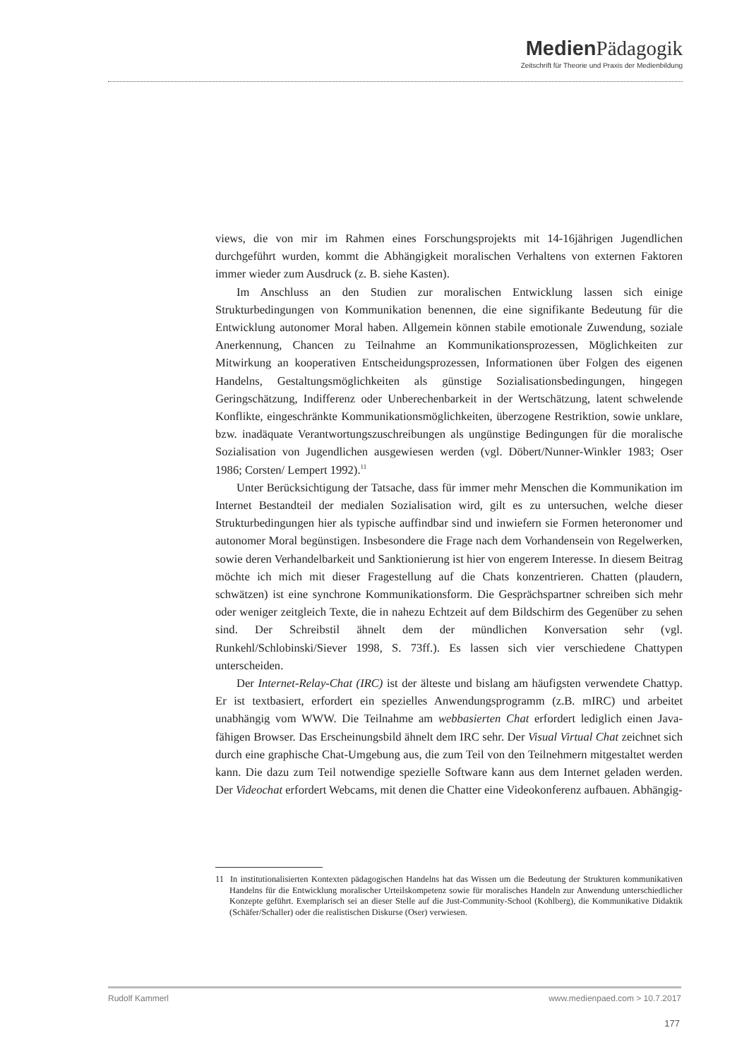Medien Pädagogik
Zeitschrift für Theorie und Praxis der Medienbildung
views, die von mir im Rahmen eines Forschungsprojekts mit 14-16jährigen Jugendlichen durchgeführt wurden, kommt die Abhängigkeit moralischen Verhaltens von externen Faktoren immer wieder zum Ausdruck (z. B. siehe Kasten).
Im Anschluss an den Studien zur moralischen Entwicklung lassen sich einige Strukturbedingungen von Kommunikation benennen, die eine signifikante Bedeutung für die Entwicklung autonomer Moral haben. Allgemein können stabile emotionale Zuwendung, soziale Anerkennung, Chancen zu Teilnahme an Kommunikationsprozessen, Möglichkeiten zur Mitwirkung an kooperativen Entscheidungsprozessen, Informationen über Folgen des eigenen Handelns, Gestaltungsmöglichkeiten als günstige Sozialisationsbedingungen, hingegen Geringschätzung, Indifferenz oder Unberechenbarkeit in der Wertschätzung, latent schwelende Konflikte, eingeschränkte Kommunikationsmöglichkeiten, überzogene Restriktion, sowie unklare, bzw. inadäquate Verantwortungszuschreibungen als ungünstige Bedingungen für die moralische Sozialisation von Jugendlichen ausgewiesen werden (vgl. Döbert/Nunner-Winkler 1983; Oser 1986; Corsten/ Lempert 1992).<sup>11</sup>
Unter Berücksichtigung der Tatsache, dass für immer mehr Menschen die Kommunikation im Internet Bestandteil der medialen Sozialisation wird, gilt es zu untersuchen, welche dieser Strukturbedingungen hier als typische auffindbar sind und inwiefern sie Formen heteronomer und autonomer Moral begünstigen. Insbesondere die Frage nach dem Vorhandensein von Regelwerken, sowie deren Verhandelbarkeit und Sanktionierung ist hier von engerem Interesse. In diesem Beitrag möchte ich mich mit dieser Fragestellung auf die Chats konzentrieren. Chatten (plaudern, schwätzen) ist eine synchrone Kommunikationsform. Die Gesprächspartner schreiben sich mehr oder weniger zeitgleich Texte, die in nahezu Echtzeit auf dem Bildschirm des Gegenüber zu sehen sind. Der Schreibstil ähnelt dem der mündlichen Konversation sehr (vgl. Runkehl/Schlobinski/Siever 1998, S. 73ff.). Es lassen sich vier verschiedene Chattypen unterscheiden.
Der Internet-Relay-Chat (IRC) ist der älteste und bislang am häufigsten verwendete Chattyp. Er ist textbasiert, erfordert ein spezielles Anwendungsprogramm (z.B. mIRC) und arbeitet unabhängig vom WWW. Die Teilnahme am webbasierten Chat erfordert lediglich einen Java-fähigen Browser. Das Erscheinungsbild ähnelt dem IRC sehr. Der Visual Virtual Chat zeichnet sich durch eine graphische Chat-Umgebung aus, die zum Teil von den Teilnehmern mitgestaltet werden kann. Die dazu zum Teil notwendige spezielle Software kann aus dem Internet geladen werden. Der Videochat erfordert Webcams, mit denen die Chatter eine Videokonferenz aufbauen. Abhängig-
11 In institutionalisierten Kontexten pädagogischen Handelns hat das Wissen um die Bedeutung der Strukturen kommunikativen Handelns für die Entwicklung moralischer Urteilskompetenz sowie für moralisches Handeln zur Anwendung unterschiedlicher Konzepte geführt. Exemplarisch sei an dieser Stelle auf die Just-Community-School (Kohlberg), die Kommunikative Didaktik (Schäfer/Schaller) oder die realistischen Diskurse (Oser) verwiesen.
Rudolf Kammerl www.medienpaed.com > 10.7.2017
177